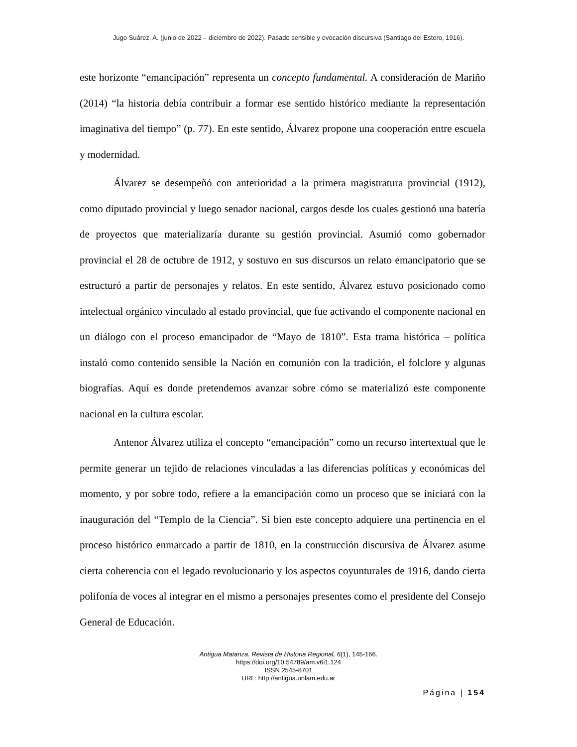Jugo Suárez, A. (junio de 2022 – diciembre de 2022). Pasado sensible y evocación discursiva (Santiago del Estero, 1916).
este horizonte “emancipación” representa un concepto fundamental. A consideración de Mariño (2014) “la historia debía contribuir a formar ese sentido histórico mediante la representación imaginativa del tiempo” (p. 77). En este sentido, Álvarez propone una cooperación entre escuela y modernidad.
Álvarez se desempeñó con anterioridad a la primera magistratura provincial (1912), como diputado provincial y luego senador nacional, cargos desde los cuales gestionó una batería de proyectos que materializaría durante su gestión provincial. Asumió como gobernador provincial el 28 de octubre de 1912, y sostuvo en sus discursos un relato emancipatorio que se estructuró a partir de personajes y relatos. En este sentido, Álvarez estuvo posicionado como intelectual orgánico vinculado al estado provincial, que fue activando el componente nacional en un diálogo con el proceso emancipador de “Mayo de 1810”. Esta trama histórica – política instaló como contenido sensible la Nación en comunión con la tradición, el folclore y algunas biografías. Aquí es donde pretendemos avanzar sobre cómo se materializó este componente nacional en la cultura escolar.
Antenor Álvarez utiliza el concepto “emancipación” como un recurso intertextual que le permite generar un tejido de relaciones vinculadas a las diferencias políticas y económicas del momento, y por sobre todo, refiere a la emancipación como un proceso que se iniciará con la inauguración del “Templo de la Ciencia”. Si bien este concepto adquiere una pertinencia en el proceso histórico enmarcado a partir de 1810, en la construcción discursiva de Álvarez asume cierta coherencia con el legado revolucionario y los aspectos coyunturales de 1916, dando cierta polifonía de voces al integrar en el mismo a personajes presentes como el presidente del Consejo General de Educación.
Antigua Matanza. Revista de Historia Regional, 6(1), 145-166.
https://doi.org/10.54789/am.v6i1.124
ISSN 2545-8701
URL: http://antigua.unlam.edu.ar
Página | 154